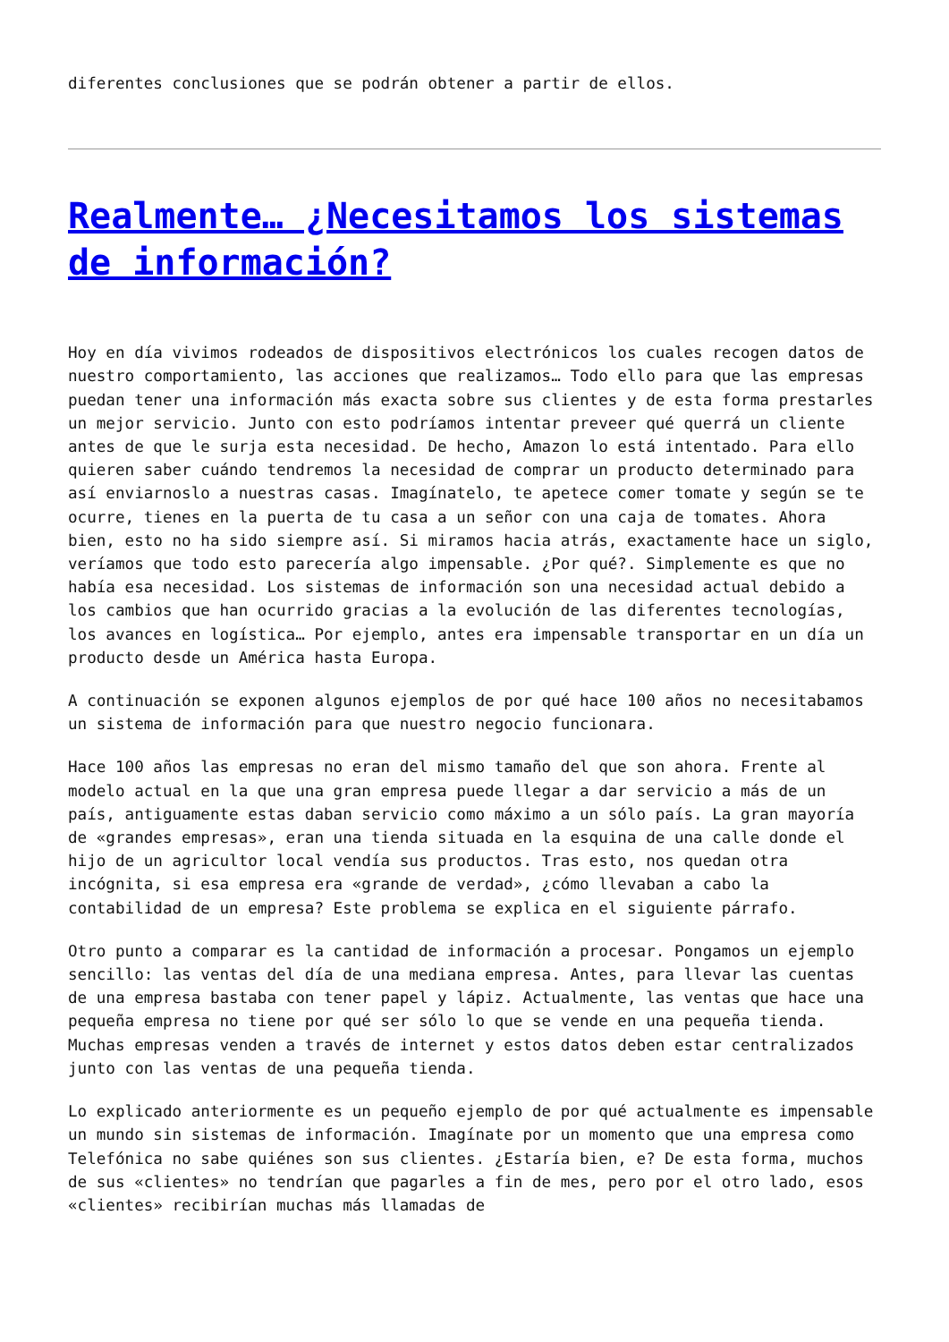diferentes conclusiones que se podrán obtener a partir de ellos.
Realmente… ¿Necesitamos los sistemas de información?
Hoy en día vivimos rodeados de dispositivos electrónicos los cuales recogen datos de nuestro comportamiento, las acciones que realizamos… Todo ello para que las empresas puedan tener una información más exacta sobre sus clientes y de esta forma prestarles un mejor servicio. Junto con esto podríamos intentar preveer qué querrá un cliente antes de que le surja esta necesidad. De hecho, Amazon lo está intentado. Para ello quieren saber cuándo tendremos la necesidad de comprar un producto determinado para así enviarnoslo a nuestras casas. Imagínatelo, te apetece comer tomate y según se te ocurre, tienes en la puerta de tu casa a un señor con una caja de tomates. Ahora bien, esto no ha sido siempre así. Si miramos hacia atrás, exactamente hace un siglo, veríamos que todo esto parecería algo impensable. ¿Por qué?. Simplemente es que no había esa necesidad. Los sistemas de información son una necesidad actual debido a los cambios que han ocurrido gracias a la evolución de las diferentes tecnologías, los avances en logística… Por ejemplo, antes era impensable transportar en un día un producto desde un América hasta Europa.
A continuación se exponen algunos ejemplos de por qué hace 100 años no necesitabamos un sistema de información para que nuestro negocio funcionara.
Hace 100 años las empresas no eran del mismo tamaño del que son ahora. Frente al modelo actual en la que una gran empresa puede llegar a dar servicio a más de un país, antiguamente estas daban servicio como máximo a un sólo país. La gran mayoría de «grandes empresas», eran una tienda situada en la esquina de una calle donde el hijo de un agricultor local vendía sus productos. Tras esto, nos quedan otra incógnita, si esa empresa era «grande de verdad», ¿cómo llevaban a cabo la contabilidad de un empresa? Este problema se explica en el siguiente párrafo.
Otro punto a comparar es la cantidad de información a procesar. Pongamos un ejemplo sencillo: las ventas del día de una mediana empresa. Antes, para llevar las cuentas de una empresa bastaba con tener papel y lápiz. Actualmente, las ventas que hace una pequeña empresa no tiene por qué ser sólo lo que se vende en una pequeña tienda. Muchas empresas venden a través de internet y estos datos deben estar centralizados junto con las ventas de una pequeña tienda.
Lo explicado anteriormente es un pequeño ejemplo de por qué actualmente es impensable un mundo sin sistemas de información. Imagínate por un momento que una empresa como Telefónica no sabe quiénes son sus clientes. ¿Estaría bien, e? De esta forma, muchos de sus «clientes» no tendrían que pagarles a fin de mes, pero por el otro lado, esos «clientes» recibirían muchas más llamadas de